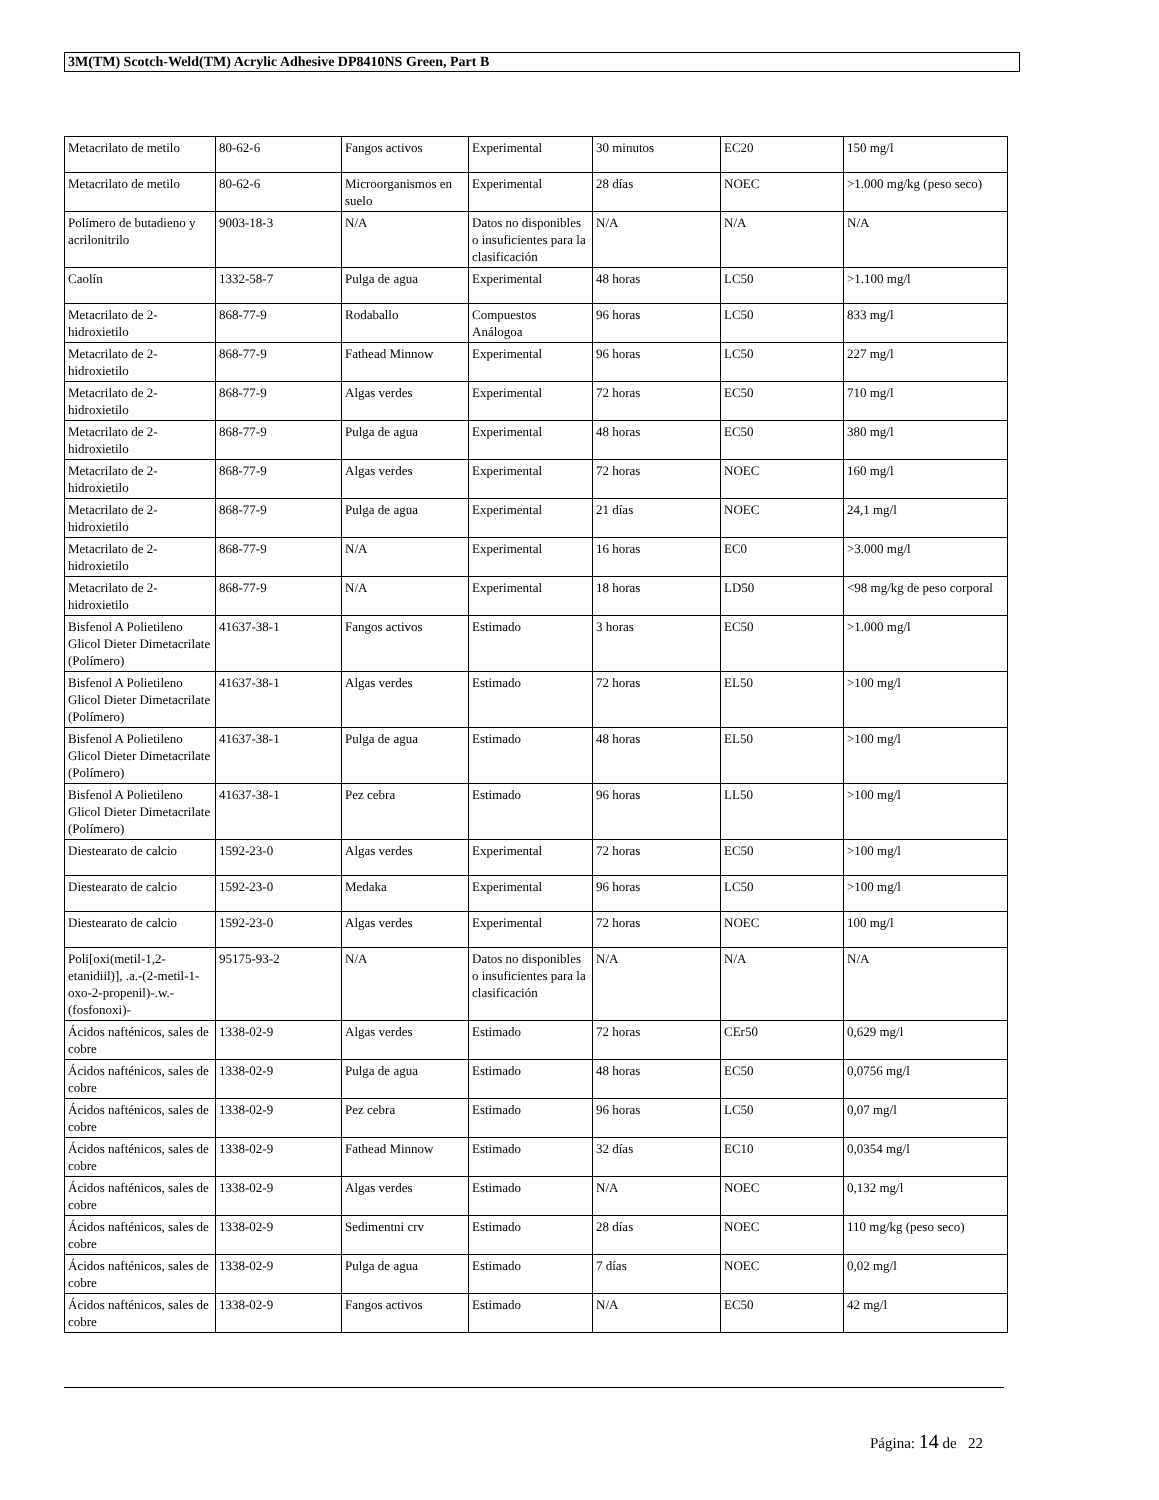3M(TM) Scotch-Weld(TM) Acrylic Adhesive DP8410NS Green, Part B
| Metacrilato de metilo | 80-62-6 | Fangos activos | Experimental | 30 minutos | EC20 | 150 mg/l |
| Metacrilato de metilo | 80-62-6 | Microorganismos en suelo | Experimental | 28 días | NOEC | >1.000 mg/kg (peso seco) |
| Polímero de butadieno y acrilonitrilo | 9003-18-3 | N/A | Datos no disponibles o insuficientes para la clasificación | N/A | N/A | N/A |
| Caolín | 1332-58-7 | Pulga de agua | Experimental | 48 horas | LC50 | >1.100 mg/l |
| Metacrilato de 2-hidroxietilo | 868-77-9 | Rodaballo | Compuestos Análogoa | 96 horas | LC50 | 833 mg/l |
| Metacrilato de 2-hidroxietilo | 868-77-9 | Fathead Minnow | Experimental | 96 horas | LC50 | 227 mg/l |
| Metacrilato de 2-hidroxietilo | 868-77-9 | Algas verdes | Experimental | 72 horas | EC50 | 710 mg/l |
| Metacrilato de 2-hidroxietilo | 868-77-9 | Pulga de agua | Experimental | 48 horas | EC50 | 380 mg/l |
| Metacrilato de 2-hidroxietilo | 868-77-9 | Algas verdes | Experimental | 72 horas | NOEC | 160 mg/l |
| Metacrilato de 2-hidroxietilo | 868-77-9 | Pulga de agua | Experimental | 21 días | NOEC | 24,1 mg/l |
| Metacrilato de 2-hidroxietilo | 868-77-9 | N/A | Experimental | 16 horas | EC0 | >3.000 mg/l |
| Metacrilato de 2-hidroxietilo | 868-77-9 | N/A | Experimental | 18 horas | LD50 | <98 mg/kg de peso corporal |
| Bisfenol A Polietileno Glicol Dieter Dimetacrilate (Polímero) | 41637-38-1 | Fangos activos | Estimado | 3 horas | EC50 | >1.000 mg/l |
| Bisfenol A Polietileno Glicol Dieter Dimetacrilate (Polímero) | 41637-38-1 | Algas verdes | Estimado | 72 horas | EL50 | >100 mg/l |
| Bisfenol A Polietileno Glicol Dieter Dimetacrilate (Polímero) | 41637-38-1 | Pulga de agua | Estimado | 48 horas | EL50 | >100 mg/l |
| Bisfenol A Polietileno Glicol Dieter Dimetacrilate (Polímero) | 41637-38-1 | Pez cebra | Estimado | 96 horas | LL50 | >100 mg/l |
| Diestearato de calcio | 1592-23-0 | Algas verdes | Experimental | 72 horas | EC50 | >100 mg/l |
| Diestearato de calcio | 1592-23-0 | Medaka | Experimental | 96 horas | LC50 | >100 mg/l |
| Diestearato de calcio | 1592-23-0 | Algas verdes | Experimental | 72 horas | NOEC | 100 mg/l |
| Poli[oxi(metil-1,2-etanidiil)], .a.-(2-metil-1-oxo-2-propenil)-.w.-(fosfonoxi)- | 95175-93-2 | N/A | Datos no disponibles o insuficientes para la clasificación | N/A | N/A | N/A |
| Ácidos nafténicos, sales de cobre | 1338-02-9 | Algas verdes | Estimado | 72 horas | CEr50 | 0,629 mg/l |
| Ácidos nafténicos, sales de cobre | 1338-02-9 | Pulga de agua | Estimado | 48 horas | EC50 | 0,0756 mg/l |
| Ácidos nafténicos, sales de cobre | 1338-02-9 | Pez cebra | Estimado | 96 horas | LC50 | 0,07 mg/l |
| Ácidos nafténicos, sales de cobre | 1338-02-9 | Fathead Minnow | Estimado | 32 días | EC10 | 0,0354 mg/l |
| Ácidos nafténicos, sales de cobre | 1338-02-9 | Algas verdes | Estimado | N/A | NOEC | 0,132 mg/l |
| Ácidos nafténicos, sales de cobre | 1338-02-9 | Sedimentni crv | Estimado | 28 días | NOEC | 110 mg/kg (peso seco) |
| Ácidos nafténicos, sales de cobre | 1338-02-9 | Pulga de agua | Estimado | 7 días | NOEC | 0,02 mg/l |
| Ácidos nafténicos, sales de cobre | 1338-02-9 | Fangos activos | Estimado | N/A | EC50 | 42 mg/l |
Página: 14 de 22